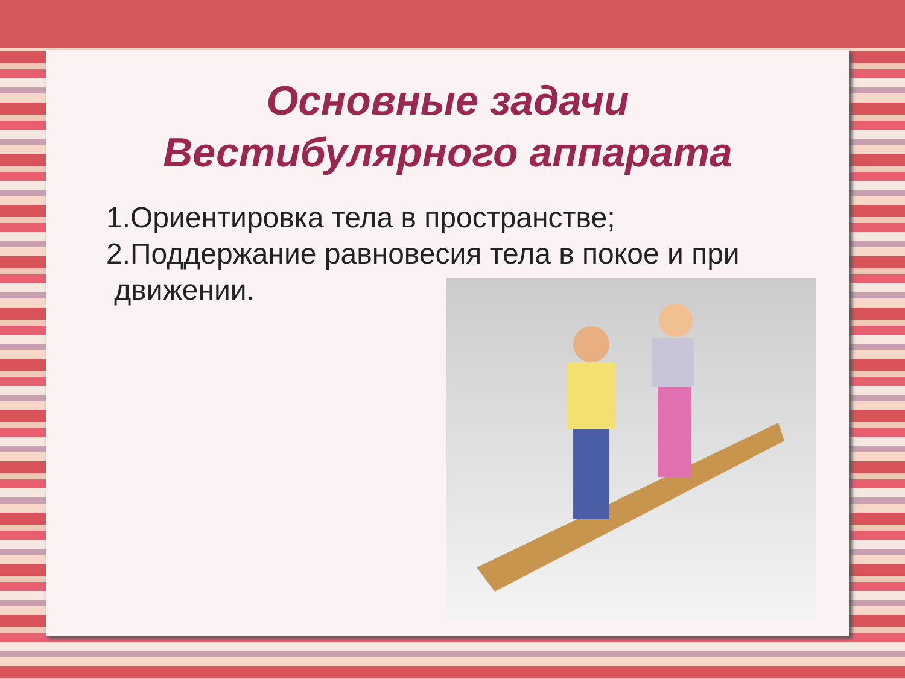Основные задачи
Вестибулярного аппарата
1.Ориентировка тела в пространстве;
2.Поддержание равновесия тела в покое и при
движении.